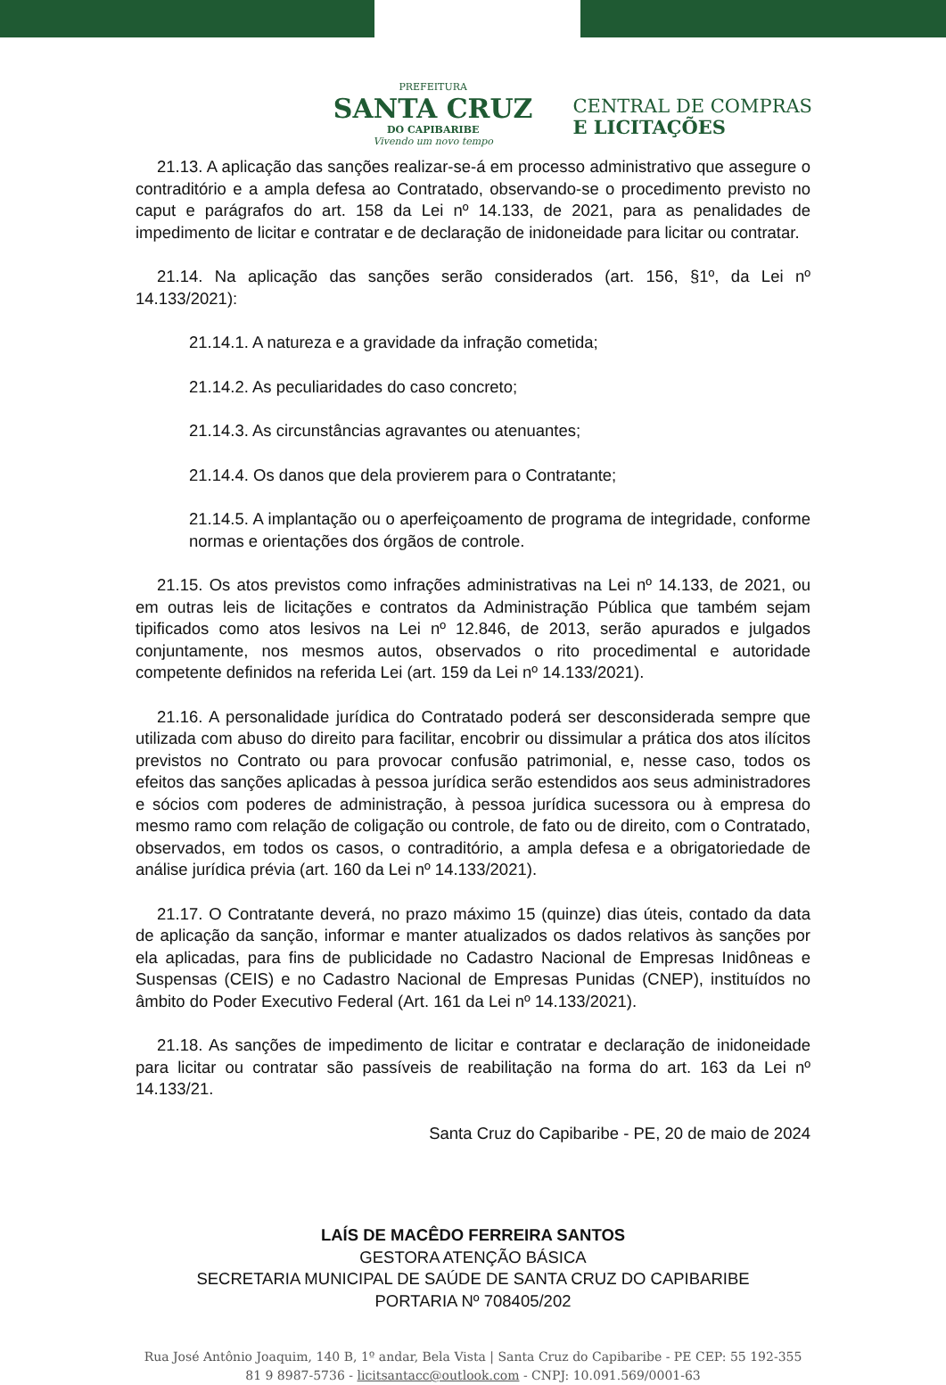PREFEITURA
SANTA CRUZ
DO CAPIBARIBE
Vivendo um novo tempo
CENTRAL DE COMPRAS
E LICITAÇÕES
21.13. A aplicação das sanções realizar-se-á em processo administrativo que assegure o contraditório e a ampla defesa ao Contratado, observando-se o procedimento previsto no caput e parágrafos do art. 158 da Lei nº 14.133, de 2021, para as penalidades de impedimento de licitar e contratar e de declaração de inidoneidade para licitar ou contratar.
21.14. Na aplicação das sanções serão considerados (art. 156, §1º, da Lei nº 14.133/2021):
21.14.1. A natureza e a gravidade da infração cometida;
21.14.2. As peculiaridades do caso concreto;
21.14.3. As circunstâncias agravantes ou atenuantes;
21.14.4. Os danos que dela provierem para o Contratante;
21.14.5. A implantação ou o aperfeiçoamento de programa de integridade, conforme normas e orientações dos órgãos de controle.
21.15. Os atos previstos como infrações administrativas na Lei nº 14.133, de 2021, ou em outras leis de licitações e contratos da Administração Pública que também sejam tipificados como atos lesivos na Lei nº 12.846, de 2013, serão apurados e julgados conjuntamente, nos mesmos autos, observados o rito procedimental e autoridade competente definidos na referida Lei (art. 159 da Lei nº 14.133/2021).
21.16. A personalidade jurídica do Contratado poderá ser desconsiderada sempre que utilizada com abuso do direito para facilitar, encobrir ou dissimular a prática dos atos ilícitos previstos no Contrato ou para provocar confusão patrimonial, e, nesse caso, todos os efeitos das sanções aplicadas à pessoa jurídica serão estendidos aos seus administradores e sócios com poderes de administração, à pessoa jurídica sucessora ou à empresa do mesmo ramo com relação de coligação ou controle, de fato ou de direito, com o Contratado, observados, em todos os casos, o contraditório, a ampla defesa e a obrigatoriedade de análise jurídica prévia (art. 160 da Lei nº 14.133/2021).
21.17. O Contratante deverá, no prazo máximo 15 (quinze) dias úteis, contado da data de aplicação da sanção, informar e manter atualizados os dados relativos às sanções por ela aplicadas, para fins de publicidade no Cadastro Nacional de Empresas Inidôneas e Suspensas (CEIS) e no Cadastro Nacional de Empresas Punidas (CNEP), instituídos no âmbito do Poder Executivo Federal (Art. 161 da Lei nº 14.133/2021).
21.18. As sanções de impedimento de licitar e contratar e declaração de inidoneidade para licitar ou contratar são passíveis de reabilitação na forma do art. 163 da Lei nº 14.133/21.
Santa Cruz do Capibaribe - PE, 20 de maio de 2024
LAÍS DE MACÊDO FERREIRA SANTOS
GESTORA ATENÇÃO BÁSICA
SECRETARIA MUNICIPAL DE SAÚDE DE SANTA CRUZ DO CAPIBARIBE
PORTARIA Nº 708405/202
Rua José Antônio Joaquim, 140 B, 1º andar, Bela Vista | Santa Cruz do Capibaribe - PE CEP: 55 192-355
81 9 8987-5736 - licitsantacc@outlook.com - CNPJ: 10.091.569/0001-63